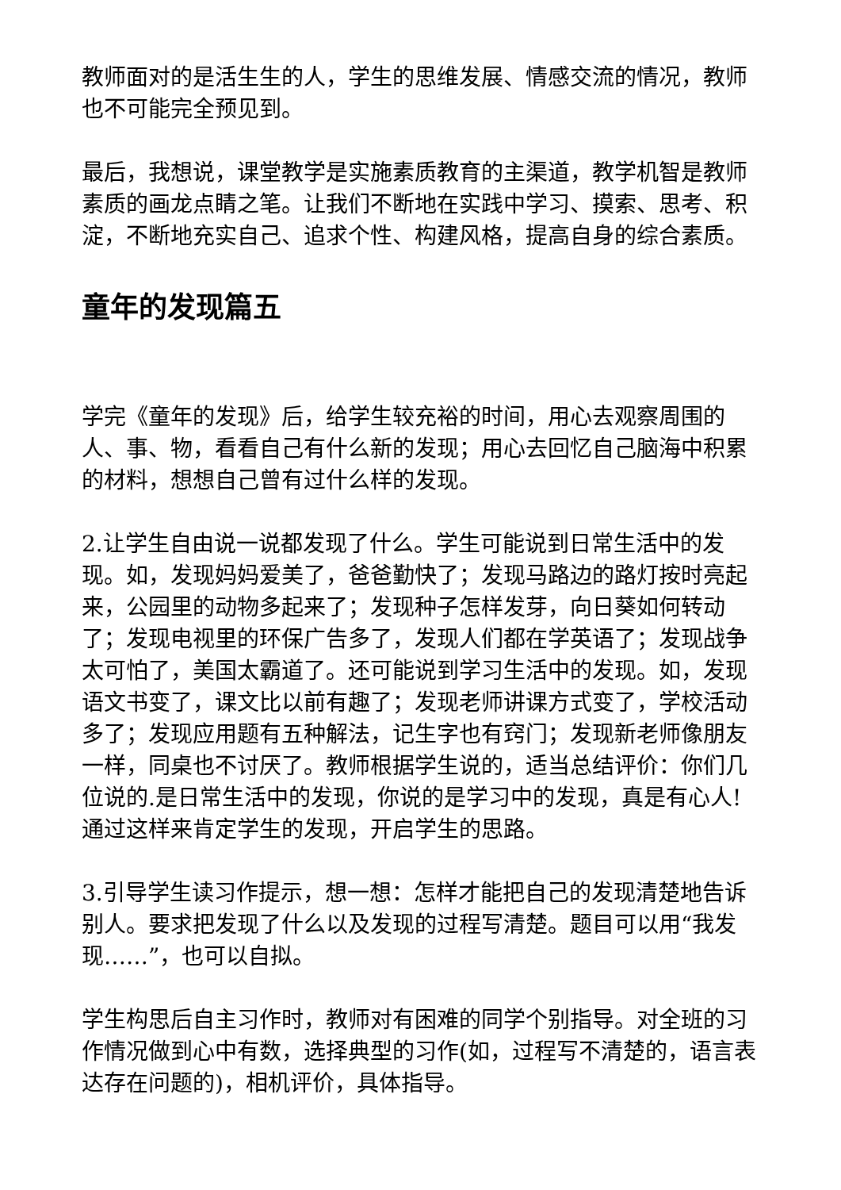教师面对的是活生生的人，学生的思维发展、情感交流的情况，教师也不可能完全预见到。
最后，我想说，课堂教学是实施素质教育的主渠道，教学机智是教师素质的画龙点睛之笔。让我们不断地在实践中学习、摸索、思考、积淀，不断地充实自己、追求个性、构建风格，提高自身的综合素质。
童年的发现篇五
学完《童年的发现》后，给学生较充裕的时间，用心去观察周围的人、事、物，看看自己有什么新的发现；用心去回忆自己脑海中积累的材料，想想自己曾有过什么样的发现。
2.让学生自由说一说都发现了什么。学生可能说到日常生活中的发现。如，发现妈妈爱美了，爸爸勤快了；发现马路边的路灯按时亮起来，公园里的动物多起来了；发现种子怎样发芽，向日葵如何转动了；发现电视里的环保广告多了，发现人们都在学英语了；发现战争太可怕了，美国太霸道了。还可能说到学习生活中的发现。如，发现语文书变了，课文比以前有趣了；发现老师讲课方式变了，学校活动多了；发现应用题有五种解法，记生字也有窍门；发现新老师像朋友一样，同桌也不讨厌了。教师根据学生说的，适当总结评价：你们几位说的.是日常生活中的发现，你说的是学习中的发现，真是有心人!通过这样来肯定学生的发现，开启学生的思路。
3.引导学生读习作提示，想一想：怎样才能把自己的发现清楚地告诉别人。要求把发现了什么以及发现的过程写清楚。题目可以用“我发现……”，也可以自拟。
学生构思后自主习作时，教师对有困难的同学个别指导。对全班的习作情况做到心中有数，选择典型的习作(如，过程写不清楚的，语言表达存在问题的)，相机评价，具体指导。